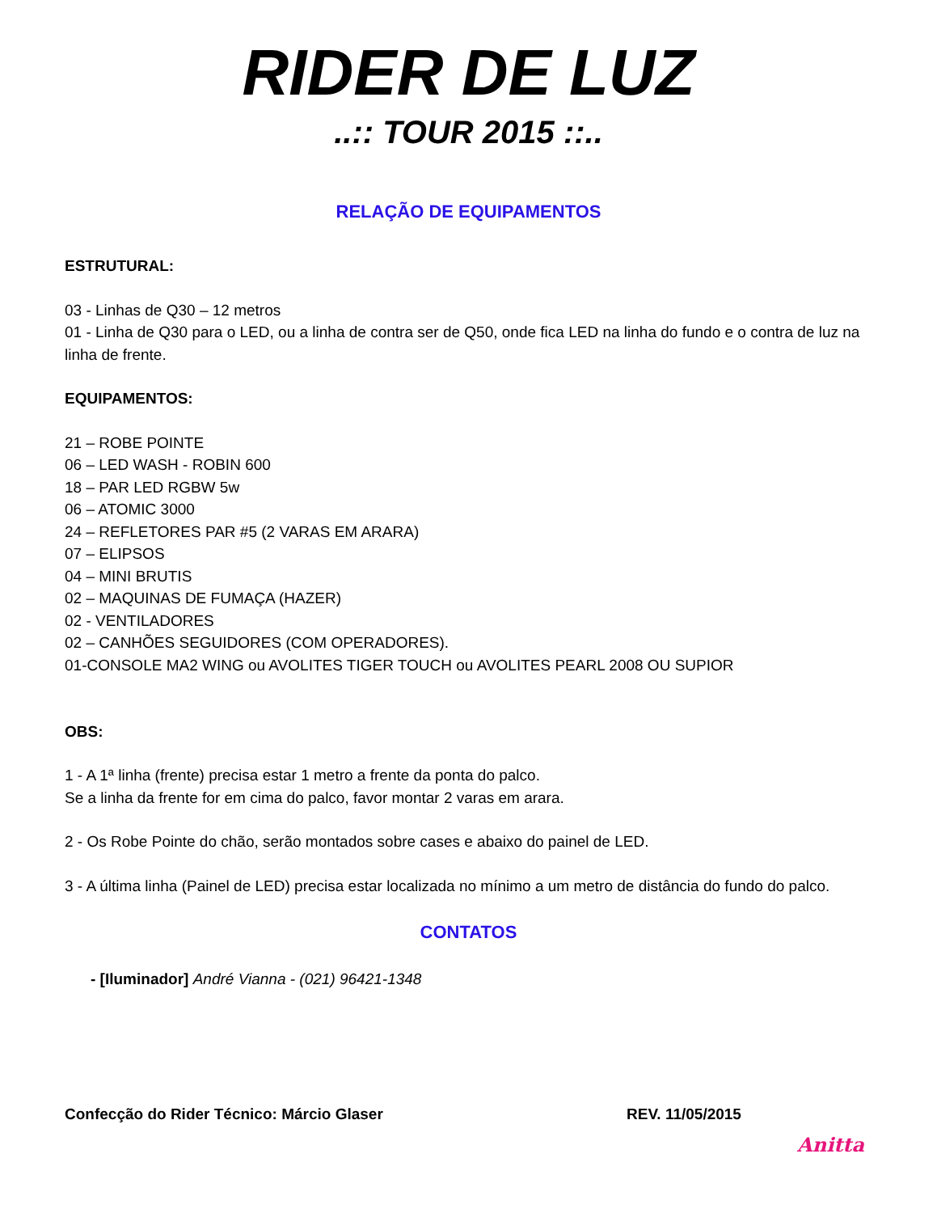RIDER DE LUZ
..:: TOUR 2015 ::..
RELAÇÃO DE EQUIPAMENTOS
ESTRUTURAL:
03 - Linhas de Q30 – 12 metros
01 - Linha de Q30 para o LED, ou a linha de contra ser de Q50, onde fica LED na linha do fundo e o contra de luz na linha de frente.
EQUIPAMENTOS:
21 – ROBE POINTE
06 – LED WASH - ROBIN 600
18 – PAR LED RGBW 5w
06 – ATOMIC 3000
24 – REFLETORES PAR #5 (2 VARAS EM ARARA)
07 – ELIPSOS
04 – MINI BRUTIS
02 – MAQUINAS DE FUMAÇA (HAZER)
02 - VENTILADORES
02 – CANHÕES SEGUIDORES (COM OPERADORES).
01-CONSOLE MA2 WING ou AVOLITES TIGER TOUCH ou AVOLITES PEARL 2008 OU SUPIOR
OBS:
1 - A 1ª linha (frente) precisa estar 1 metro a frente da ponta do palco.
Se a linha da frente for em cima do palco, favor montar 2 varas em arara.
2 - Os Robe Pointe do chão, serão montados sobre cases e abaixo do painel de LED.
3 - A última linha (Painel de LED) precisa estar localizada no mínimo a um metro de distância do fundo do palco.
CONTATOS
- [Iluminador] André Vianna - (021) 96421-1348
Confecção do Rider Técnico: Márcio Glaser REV. 11/05/2015
Anitta